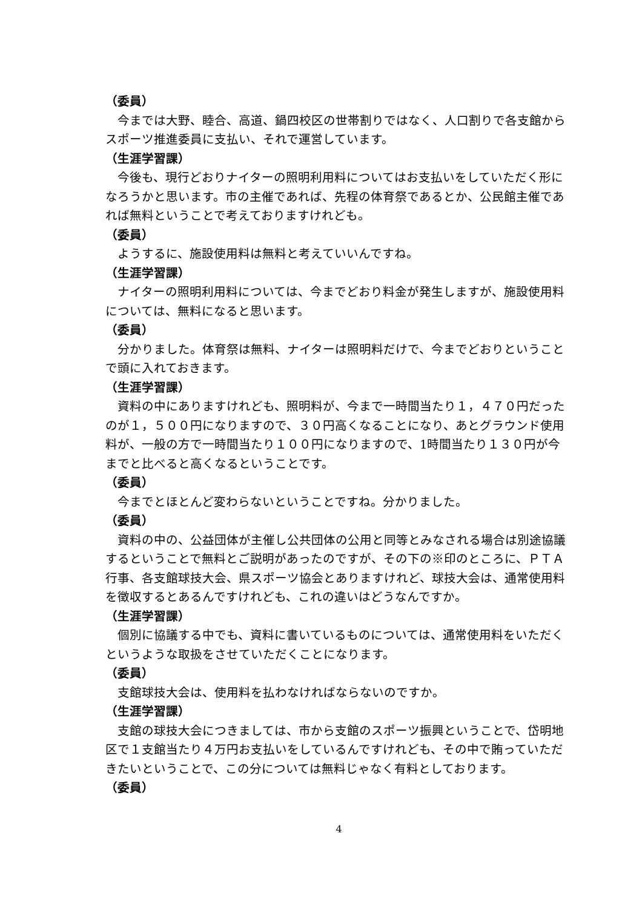（委員）
今までは大野、睦合、高道、鍋四校区の世帯割りではなく、人口割りで各支館からスポーツ推進委員に支払い、それで運営しています。
（生涯学習課）
今後も、現行どおりナイターの照明利用料についてはお支払いをしていただく形になろうかと思います。市の主催であれば、先程の体育祭であるとか、公民館主催であれば無料ということで考えておりますけれども。
（委員）
ようするに、施設使用料は無料と考えていいんですね。
（生涯学習課）
ナイターの照明利用料については、今までどおり料金が発生しますが、施設使用料については、無料になると思います。
（委員）
分かりました。体育祭は無料、ナイターは照明料だけで、今までどおりということで頭に入れておきます。
（生涯学習課）
資料の中にありますけれども、照明料が、今まで一時間当たり１，４７０円だったのが１，５００円になりますので、３０円高くなることになり、あとグラウンド使用料が、一般の方で一時間当たり１００円になりますので、1時間当たり１３０円が今までと比べると高くなるということです。
（委員）
今までとほとんど変わらないということですね。分かりました。
（委員）
資料の中の、公益団体が主催し公共団体の公用と同等とみなされる場合は別途協議するということで無料とご説明があったのですが、その下の※印のところに、ＰＴＡ行事、各支館球技大会、県スポーツ協会とありますけれど、球技大会は、通常使用料を徴収するとあるんですけれども、これの違いはどうなんですか。
（生涯学習課）
個別に協議する中でも、資料に書いているものについては、通常使用料をいただくというような取扱をさせていただくことになります。
（委員）
支館球技大会は、使用料を払わなければならないのですか。
（生涯学習課）
支館の球技大会につきましては、市から支館のスポーツ振興ということで、岱明地区で１支館当たり４万円お支払いをしているんですけれども、その中で賄っていただきたいということで、この分については無料じゃなく有料としております。
（委員）
4